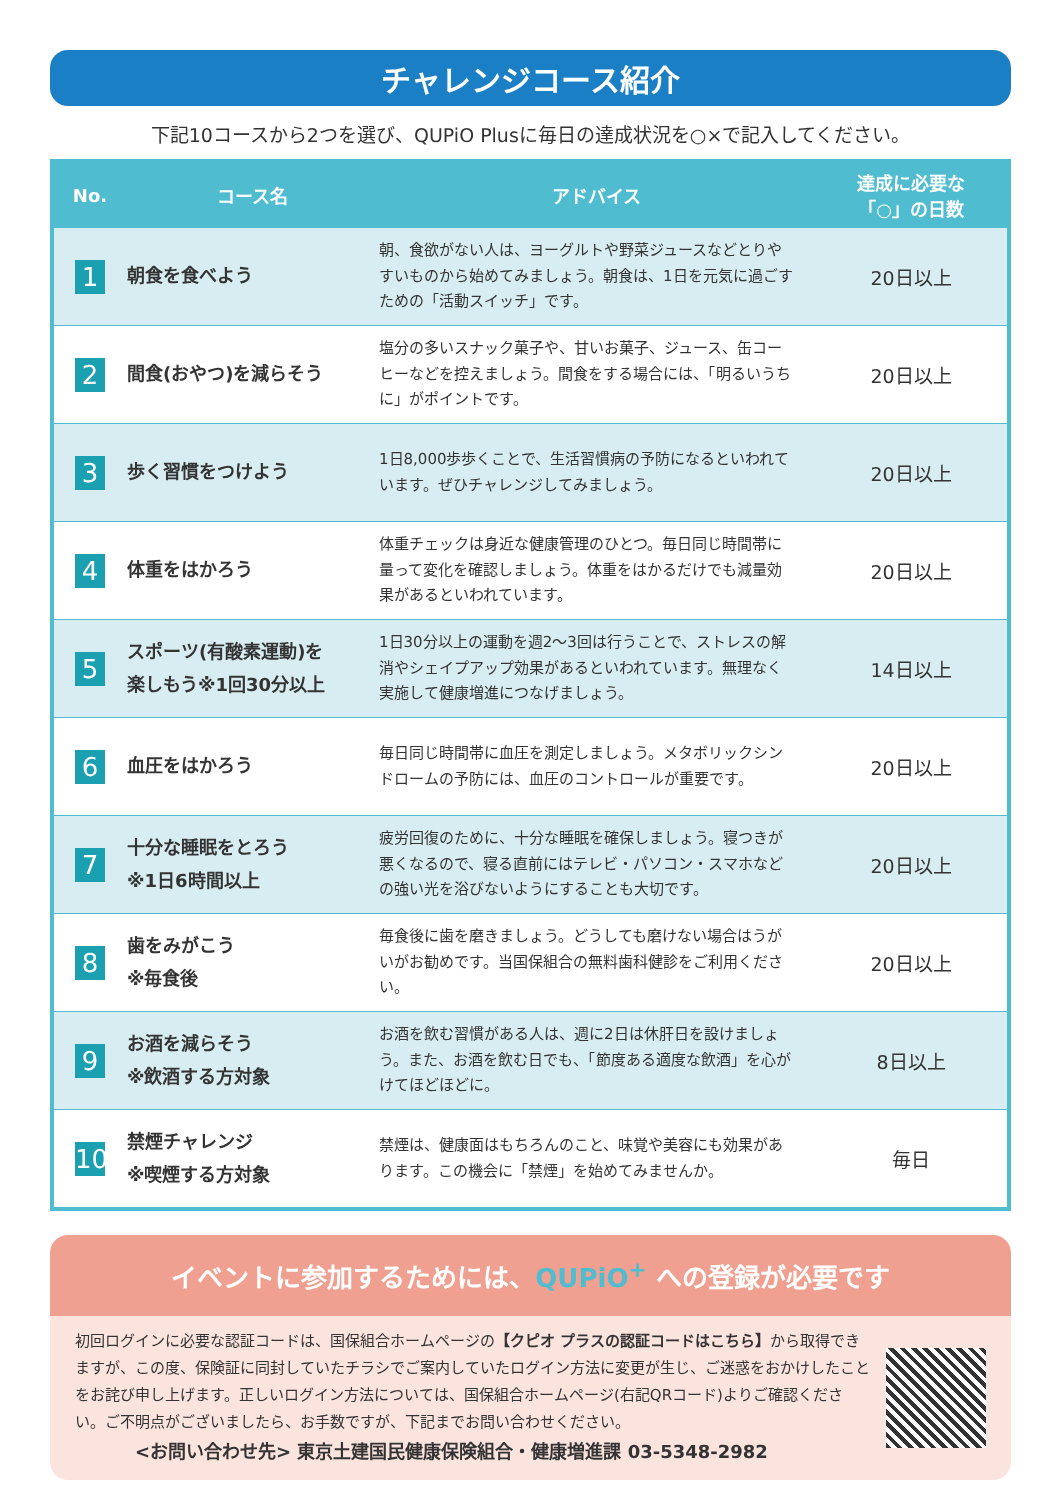チャレンジコース紹介
下記10コースから2つを選び、QUPiO Plusに毎日の達成状況を○×で記入してください。
| No. | コース名 | アドバイス | 達成に必要な 「○」の日数 |
| --- | --- | --- | --- |
| 1 | 朝食を食べよう | 朝、食欲がない人は、ヨーグルトや野菜ジュースなどとりやすいものから始めてみましょう。朝食は、1日を元気に過ごすための「活動スイッチ」です。 | 20日以上 |
| 2 | 間食(おやつ)を減らそう | 塩分の多いスナック菓子や、甘いお菓子、ジュース、缶コーヒーなどを控えましょう。間食をする場合には、「明るいうちに」がポイントです。 | 20日以上 |
| 3 | 歩く習慣をつけよう | 1日8,000歩歩くことで、生活習慣病の予防になるといわれています。ぜひチャレンジしてみましょう。 | 20日以上 |
| 4 | 体重をはかろう | 体重チェックは身近な健康管理のひとつ。毎日同じ時間帯に量って変化を確認しましょう。体重をはかるだけでも減量効果があるといわれています。 | 20日以上 |
| 5 | スポーツ(有酸素運動)を 楽しもう※1回30分以上 | 1日30分以上の運動を週2～3回は行うことで、ストレスの解消やシェイプアップ効果があるといわれています。無理なく実施して健康増進につなげましょう。 | 14日以上 |
| 6 | 血圧をはかろう | 毎日同じ時間帯に血圧を測定しましょう。メタボリックシンドロームの予防には、血圧のコントロールが重要です。 | 20日以上 |
| 7 | 十分な睡眠をとろう ※1日6時間以上 | 疲労回復のために、十分な睡眠を確保しましょう。寝つきが悪くなるので、寝る直前にはテレビ・パソコン・スマホなどの強い光を浴びないようにすることも大切です。 | 20日以上 |
| 8 | 歯をみがこう ※毎食後 | 毎食後に歯を磨きましょう。どうしても磨けない場合はうがいがお勧めです。当国保組合の無料歯科健診をご利用ください。 | 20日以上 |
| 9 | お酒を減らそう ※飲酒する方対象 | お酒を飲む習慣がある人は、週に2日は休肝日を設けましょう。また、お酒を飲む日でも、「節度ある適度な飲酒」を心がけてほどほどに。 | 8日以上 |
| 10 | 禁煙チャレンジ ※喫煙する方対象 | 禁煙は、健康面はもちろんのこと、味覚や美容にも効果があります。この機会に「禁煙」を始めてみませんか。 | 毎日 |
イベントに参加するためには、QUPiO<sup>+</sup> への登録が必要です
初回ログインに必要な認証コードは、国保組合ホームページの【クピオ プラスの認証コードはこちら】から取得できますが、この度、保険証に同封していたチラシでご案内していたログイン方法に変更が生じ、ご迷惑をおかけしたことをお詫び申し上げます。正しいログイン方法については、国保組合ホームページ(右記QRコード)よりご確認ください。ご不明点がございましたら、お手数ですが、下記までお問い合わせください。
<お問い合わせ先> 東京土建国民健康保険組合・健康増進課 03-5348-2982